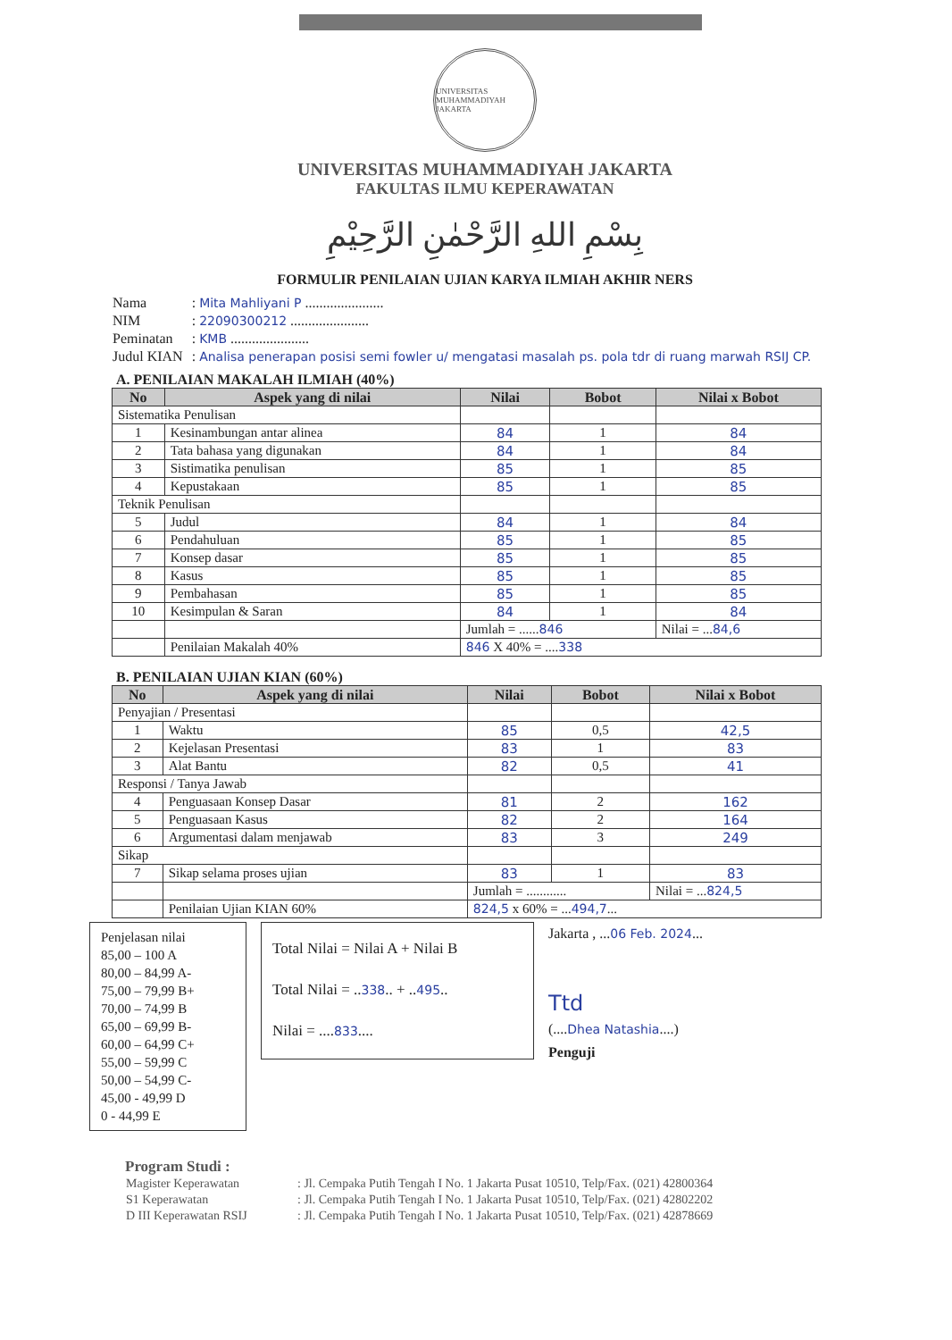UNIVERSITAS MUHAMMADIYAH JAKARTA
UNIVERSITAS MUHAMMADIYAH JAKARTA
FAKULTAS ILMU KEPERAWATAN
بِسْمِ اللهِ الرَّحْمٰنِ الرَّحِيْمِ
FORMULIR PENILAIAN UJIAN KARYA ILMIAH AKHIR NERS
| Nama | : Mita Mahliyani P ...................... |
| NIM | : 22090300212 ...................... |
| Peminatan | : KMB ...................... |
| Judul KIAN | : Analisa penerapan posisi semi fowler u/ mengatasi masalah ps. pola tdr di ruang marwah RSIJ CP. |
A. PENILAIAN MAKALAH ILMIAH (40%)
| No | Aspek yang di nilai | Nilai | Bobot | Nilai x Bobot |
| --- | --- | --- | --- | --- |
| Sistematika Penulisan | | | | |
| 1 | Kesinambungan antar alinea | 84 | 1 | 84 |
| 2 | Tata bahasa yang digunakan | 84 | 1 | 84 |
| 3 | Sistimatika penulisan | 85 | 1 | 85 |
| 4 | Kepustakaan | 85 | 1 | 85 |
| Teknik Penulisan | | | | |
| 5 | Judul | 84 | 1 | 84 |
| 6 | Pendahuluan | 85 | 1 | 85 |
| 7 | Konsep dasar | 85 | 1 | 85 |
| 8 | Kasus | 85 | 1 | 85 |
| 9 | Pembahasan | 85 | 1 | 85 |
| 10 | Kesimpulan & Saran | 84 | 1 | 84 |
| | | Jumlah = ...... 846 | | Nilai = ... 84,6 |
| | Penilaian Makalah 40% | 846 X 40% = .... 338 | | |
B. PENILAIAN UJIAN KIAN (60%)
| No | Aspek yang di nilai | Nilai | Bobot | Nilai x Bobot |
| --- | --- | --- | --- | --- |
| Penyajian / Presentasi | | | | |
| 1 | Waktu | 85 | 0,5 | 42,5 |
| 2 | Kejelasan Presentasi | 83 | 1 | 83 |
| 3 | Alat Bantu | 82 | 0,5 | 41 |
| Responsi / Tanya Jawab | | | | |
| 4 | Penguasaan Konsep Dasar | 81 | 2 | 162 |
| 5 | Penguasaan Kasus | 82 | 2 | 164 |
| 6 | Argumentasi dalam menjawab | 83 | 3 | 249 |
| Sikap | | | | |
| 7 | Sikap selama proses ujian | 83 | 1 | 83 |
| | | Jumlah = ............ | | Nilai = ... 824,5 |
| | Penilaian Ujian KIAN 60% | 824,5 x 60% = ... 494,7 ... | | |
Penjelasan nilai
85,00 – 100 A
80,00 – 84,99 A-
75,00 – 79,99 B+
70,00 – 74,99 B
65,00 – 69,99 B-
60,00 – 64,99 C+
55,00 – 59,99 C
50,00 – 54,99 C-
45,00 - 49,99 D
0 - 44,99 E
Total Nilai = Nilai A + Nilai B
Total Nilai = ..338.. + ..495..
Nilai = ....833....
Jakarta , ...06 Feb. 2024...
Ttd
(....Dhea Natashia....)
Penguji
Program Studi :
| Magister Keperawatan | : Jl. Cempaka Putih Tengah I No. 1 Jakarta Pusat 10510, Telp/Fax. (021) 42800364 |
| S1 Keperawatan | : Jl. Cempaka Putih Tengah I No. 1 Jakarta Pusat 10510, Telp/Fax. (021) 42802202 |
| D III Keperawatan RSIJ | : Jl. Cempaka Putih Tengah I No. 1 Jakarta Pusat 10510, Telp/Fax. (021) 42878669 |